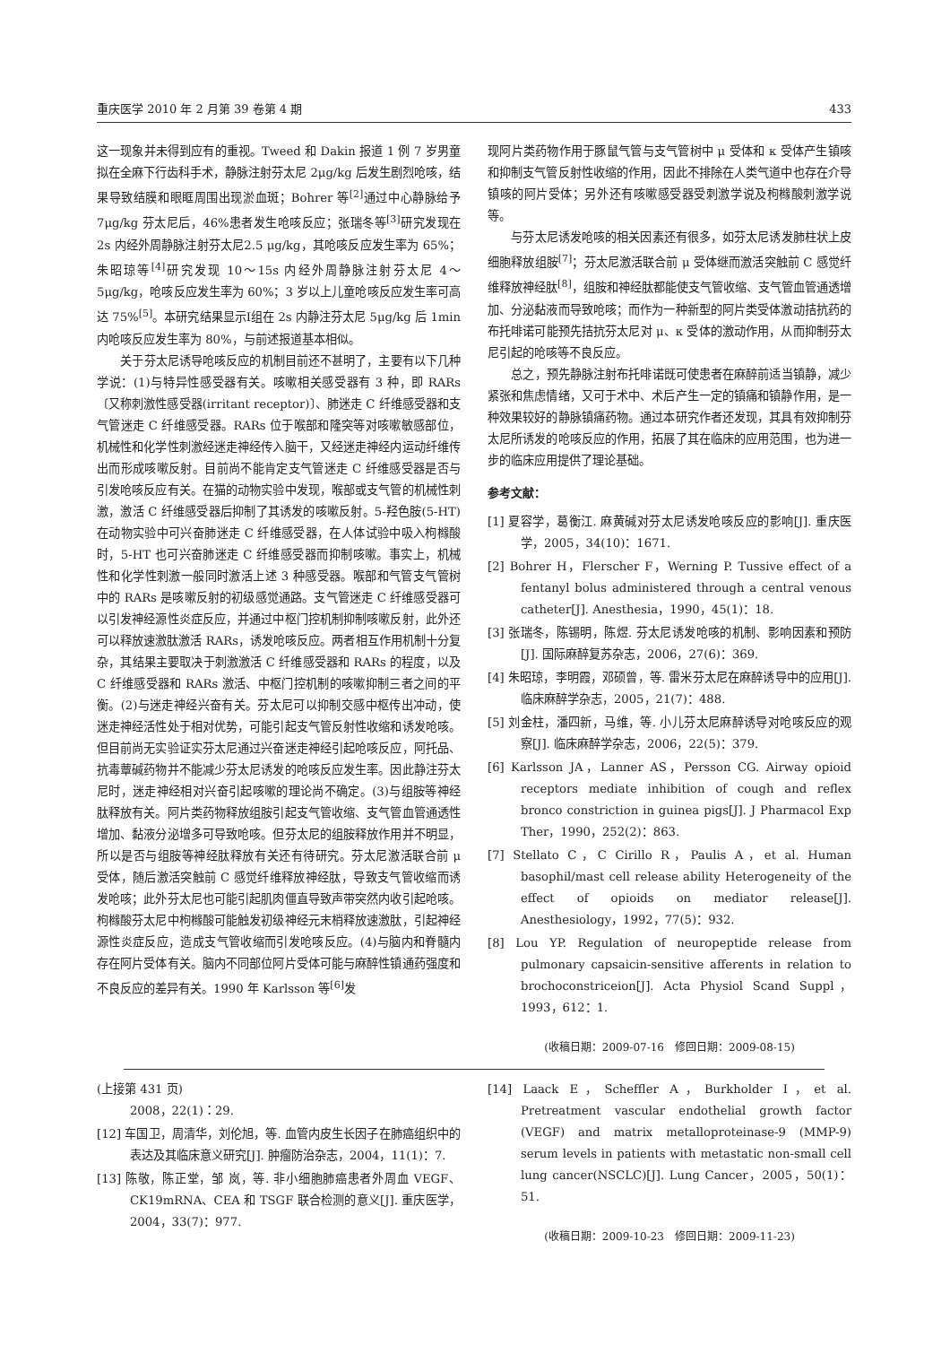重庆医学 2010 年 2 月第 39 卷第 4 期 433
这一现象并未得到应有的重视。Tweed 和 Dakin 报道 1 例 7 岁男童拟在全麻下行齿科手术，静脉注射芬太尼 2μg/kg 后发生剧烈呛咳，结果导致结膜和眼眶周围出现淤血斑；Bohrer 等<sup>[2]</sup>通过中心静脉给予 7μg/kg 芬太尼后，46%患者发生呛咳反应；张瑞冬等<sup>[3]</sup>研究发现在 2s 内经外周静脉注射芬太尼2.5 μg/kg，其呛咳反应发生率为 65%；朱昭琼等<sup>[4]</sup>研究发现 10～15s 内经外周静脉注射芬太尼 4～5μg/kg，呛咳反应发生率为 60%；3 岁以上儿童呛咳反应发生率可高达 75%<sup>[5]</sup>。本研究结果显示Ⅰ组在 2s 内静注芬太尼 5μg/kg 后 1min 内呛咳反应发生率为 80%，与前述报道基本相似。
关于芬太尼诱导呛咳反应的机制目前还不甚明了，主要有以下几种学说：(1)与特异性感受器有关。咳嗽相关感受器有 3 种，即 RARs〔又称刺激性感受器(irritant receptor)〕、肺迷走 C 纤维感受器和支气管迷走 C 纤维感受器。RARs 位于喉部和隆突等对咳嗽敏感部位，机械性和化学性刺激经迷走神经传入脑干，又经迷走神经内运动纤维传出而形成咳嗽反射。目前尚不能肯定支气管迷走 C 纤维感受器是否与引发呛咳反应有关。在猫的动物实验中发现，喉部或支气管的机械性刺激，激活 C 纤维感受器后抑制了其诱发的咳嗽反射。5-羟色胺(5-HT)在动物实验中可兴奋肺迷走 C 纤维感受器，在人体试验中吸入枸橼酸时，5-HT 也可兴奋肺迷走 C 纤维感受器而抑制咳嗽。事实上，机械性和化学性刺激一般同时激活上述 3 种感受器。喉部和气管支气管树中的 RARs 是咳嗽反射的初级感觉通路。支气管迷走 C 纤维感受器可以引发神经源性炎症反应，并通过中枢门控机制抑制咳嗽反射，此外还可以释放速激肽激活 RARs，诱发呛咳反应。两者相互作用机制十分复杂，其结果主要取决于刺激激活 C 纤维感受器和 RARs 的程度，以及 C 纤维感受器和 RARs 激活、中枢门控机制的咳嗽抑制三者之间的平衡。(2)与迷走神经兴奋有关。芬太尼可以抑制交感中枢传出冲动，使迷走神经活性处于相对优势，可能引起支气管反射性收缩和诱发呛咳。但目前尚无实验证实芬太尼通过兴奋迷走神经引起呛咳反应，阿托品、抗毒蕈碱药物并不能减少芬太尼诱发的呛咳反应发生率。因此静注芬太尼时，迷走神经相对兴奋引起咳嗽的理论尚不确定。(3)与组胺等神经肽释放有关。阿片类药物释放组胺引起支气管收缩、支气管血管通透性增加、黏液分泌增多可导致呛咳。但芬太尼的组胺释放作用并不明显，所以是否与组胺等神经肽释放有关还有待研究。芬太尼激活联合前 μ 受体，随后激活突触前 C 感觉纤维释放神经肽，导致支气管收缩而诱发呛咳；此外芬太尼也可能引起肌肉僵直导致声带突然内收引起呛咳。枸橼酸芬太尼中枸橼酸可能触发初级神经元末梢释放速激肽，引起神经源性炎症反应，造成支气管收缩而引发呛咳反应。(4)与脑内和脊髓内存在阿片受体有关。脑内不同部位阿片受体可能与麻醉性镇通药强度和不良反应的差异有关。1990 年 Karlsson 等<sup>[6]</sup>发
现阿片类药物作用于豚鼠气管与支气管树中 μ 受体和 κ 受体产生镇咳和抑制支气管反射性收缩的作用，因此不排除在人类气道中也存在介导镇咳的阿片受体；另外还有咳嗽感受器受刺激学说及枸橼酸刺激学说等。
与芬太尼诱发呛咳的相关因素还有很多，如芬太尼诱发肺柱状上皮细胞释放组胺<sup>[7]</sup>；芬太尼激活联合前 μ 受体继而激活突触前 C 感觉纤维释放神经肽<sup>[8]</sup>，组胺和神经肽都能使支气管收缩、支气管血管通透增加、分泌黏液而导致呛咳；而作为一种新型的阿片类受体激动拮抗药的布托啡诺可能预先拮抗芬太尼对 μ、κ 受体的激动作用，从而抑制芬太尼引起的呛咳等不良反应。
总之，预先静脉注射布托啡诺既可使患者在麻醉前适当镇静，减少紧张和焦虑情绪，又可于术中、术后产生一定的镇痛和镇静作用，是一种效果较好的静脉镇痛药物。通过本研究作者还发现，其具有效抑制芬太尼所诱发的呛咳反应的作用，拓展了其在临床的应用范围，也为进一步的临床应用提供了理论基础。
参考文献：
[1] 夏容学，葛衡江. 麻黄碱对芬太尼诱发呛咳反应的影响[J]. 重庆医学，2005，34(10)：1671.
[2] Bohrer H，Flerscher F，Werning P. Tussive effect of a fentanyl bolus administered through a central venous catheter[J]. Anesthesia，1990，45(1)：18.
[3] 张瑞冬，陈锡明，陈煜. 芬太尼诱发呛咳的机制、影响因素和预防[J]. 国际麻醉复苏杂志，2006，27(6)：369.
[4] 朱昭琼，李明霞，邓硕曾，等. 雷米芬太尼在麻醉诱导中的应用[J]. 临床麻醉学杂志，2005，21(7)：488.
[5] 刘金柱，潘四新，马维，等. 小儿芬太尼麻醉诱导对呛咳反应的观察[J]. 临床麻醉学杂志，2006，22(5)：379.
[6] Karlsson JA，Lanner AS，Persson CG. Airway opioid receptors mediate inhibition of cough and reflex bronco constriction in guinea pigs[J]. J Pharmacol Exp Ther，1990，252(2)：863.
[7] Stellato C，C Cirillo R，Paulis A，et al. Human basophil/mast cell release ability Heterogeneity of the effect of opioids on mediator release[J]. Anesthesiology，1992，77(5)：932.
[8] Lou YP. Regulation of neuropeptide release from pulmonary capsaicin-sensitive afferents in relation to brochoconstriceion[J]. Acta Physiol Scand Suppl，1993，612：1.
(收稿日期：2009-07-16　修回日期：2009-08-15)
(上接第 431 页)
2008，22(1)：29.
[12] 车国卫，周清华，刘伦旭，等. 血管内皮生长因子在肺癌组织中的表达及其临床意义研究[J]. 肿瘤防治杂志，2004，11(1)：7.
[13] 陈敬，陈正堂，邹 岚，等. 非小细胞肺癌患者外周血 VEGF、CK19mRNA、CEA 和 TSGF 联合检测的意义[J]. 重庆医学，2004，33(7)：977.
[14] Laack E，Scheffler A，Burkholder I，et al. Pretreatment vascular endothelial growth factor (VEGF) and matrix metalloproteinase-9 (MMP-9) serum levels in patients with metastatic non-small cell lung cancer(NSCLC)[J]. Lung Cancer，2005，50(1)：51.
(收稿日期：2009-10-23　修回日期：2009-11-23)